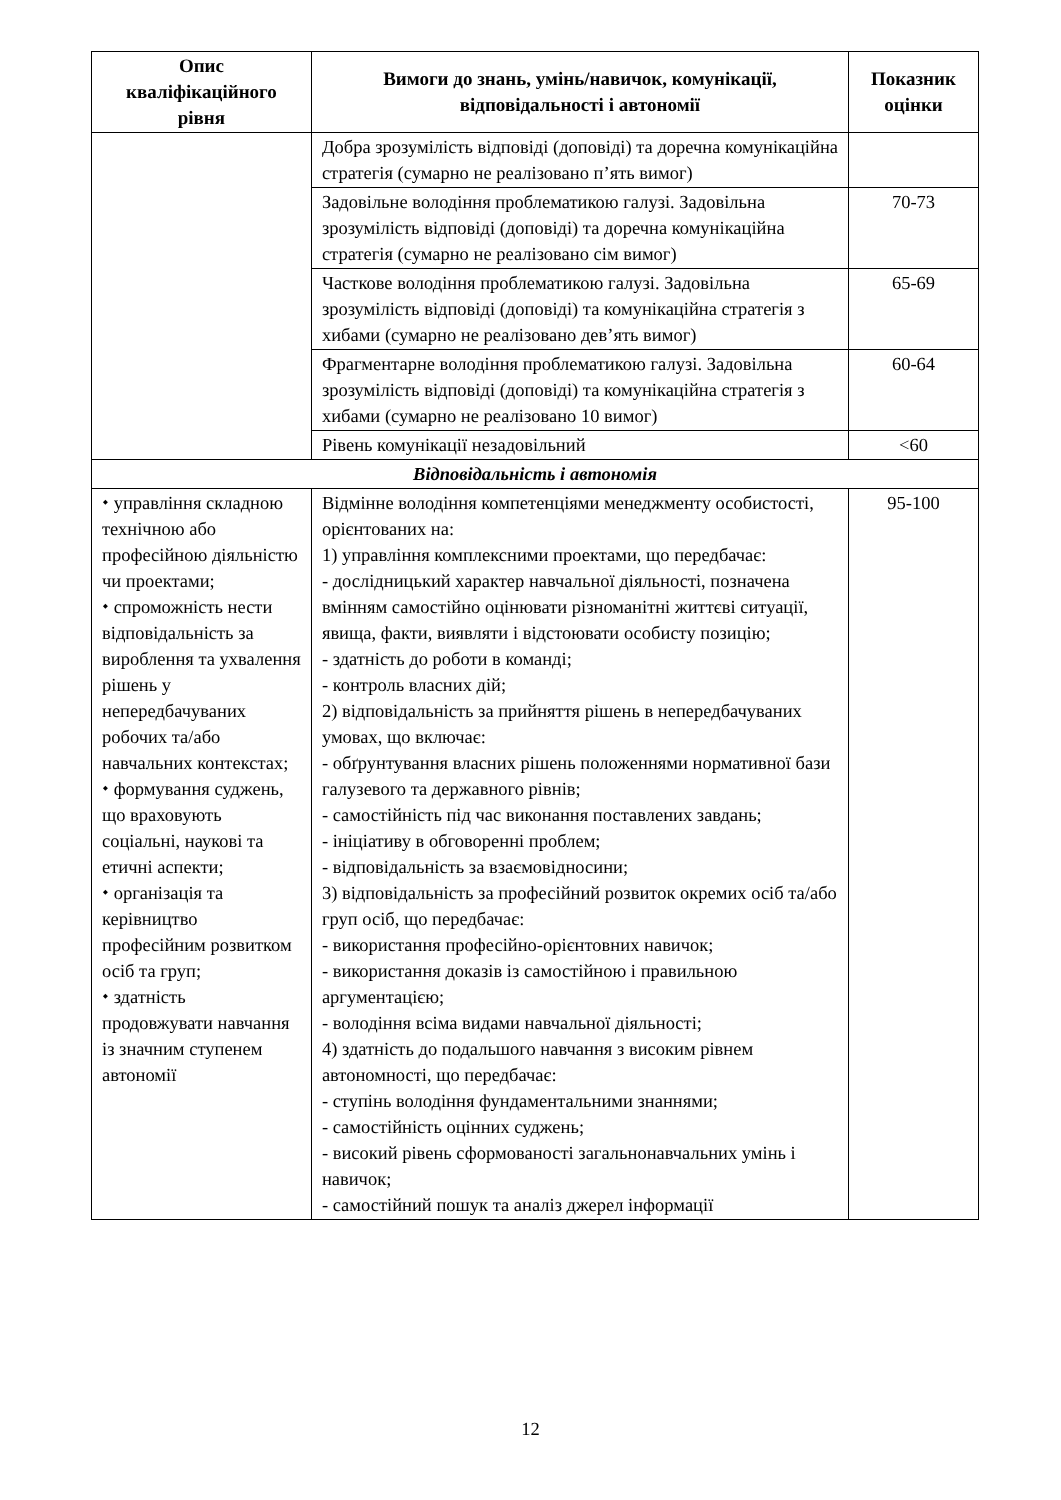| Опис кваліфікаційного рівня | Вимоги до знань, умінь/навичок, комунікації, відповідальності і автономії | Показник оцінки |
| --- | --- | --- |
| | Добра зрозумілість відповіді (доповіді) та доречна комунікаційна стратегія (сумарно не реалізовано п’ять вимог) | |
| | Задовільне володіння проблематикою галузі. Задовільна зрозумілість відповіді (доповіді) та доречна комунікаційна стратегія (сумарно не реалізовано сім вимог) | 70-73 |
| | Часткове володіння проблематикою галузі. Задовільна зрозумілість відповіді (доповіді) та комунікаційна стратегія з хибами (сумарно не реалізовано дев’ять вимог) | 65-69 |
| | Фрагментарне володіння проблематикою галузі. Задовільна зрозумілість відповіді (доповіді) та комунікаційна стратегія з хибами (сумарно не реалізовано 10 вимог) | 60-64 |
| | Рівень комунікації незадовільний | <60 |
| Відповідальність і автономія | | |
| ⬩ управління складною технічною або професійною діяльністю чи проектами; ⬩ спроможність нести відповідальність за вироблення та ухвалення рішень у непередбачуваних робочих та/або навчальних контекстах; ⬩ формування суджень, що враховують соціальні, наукові та етичні аспекти; ⬩ організація та керівництво професійним розвитком осіб та груп; ⬩ здатність продовжувати навчання із значним ступенем автономії | Відмінне володіння компетенціями менеджменту особистості, орієнтованих на: 1) управління комплексними проектами, що передбачає: - дослідницький характер навчальної діяльності, позначена вмінням самостійно оцінювати різноманітні життєві ситуації, явища, факти, виявляти і відстоювати особисту позицію; - здатність до роботи в команді; - контроль власних дій; 2) відповідальність за прийняття рішень в непередбачуваних умовах, що включає: - обґрунтування власних рішень положеннями нормативної бази галузевого та державного рівнів; - самостійність під час виконання поставлених завдань; - ініціативу в обговоренні проблем; - відповідальність за взаємовідносини; 3) відповідальність за професійний розвиток окремих осіб та/або груп осіб, що передбачає: - використання професійно-орієнтовних навичок; - використання доказів із самостійною і правильною аргументацією; - володіння всіма видами навчальної діяльності; 4) здатність до подальшого навчання з високим рівнем автономності, що передбачає: - ступінь володіння фундаментальними знаннями; - самостійність оцінних суджень; - високий рівень сформованості загальнонавчальних умінь і навичок; - самостійний пошук та аналіз джерел інформації | 95-100 |
12